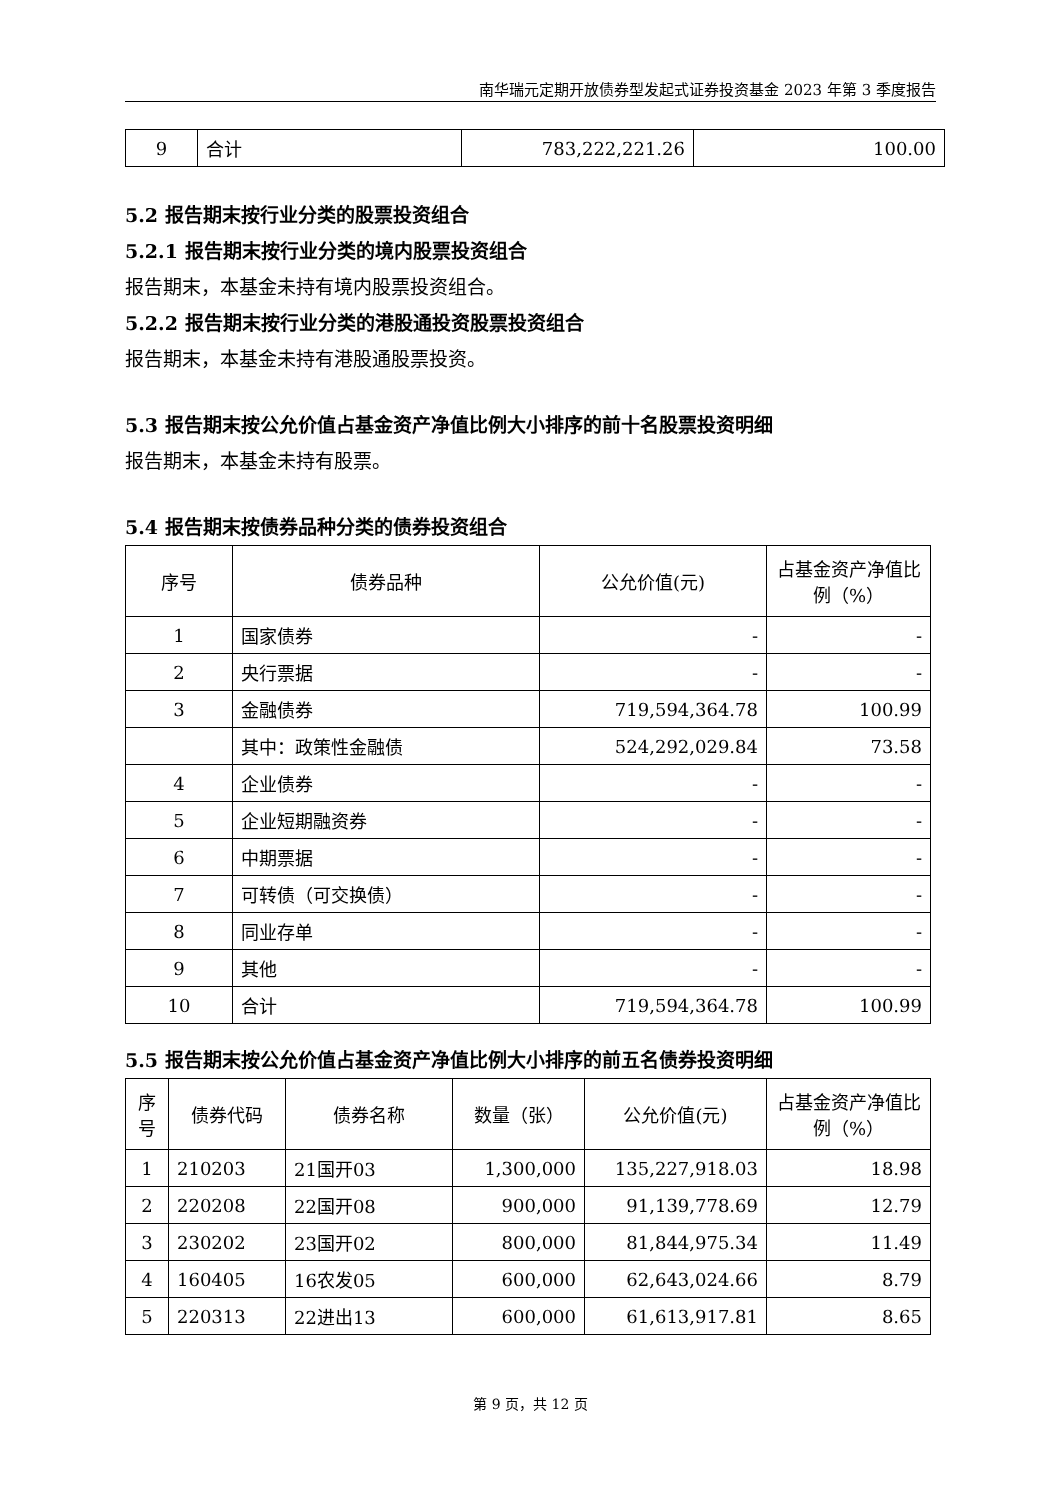南华瑞元定期开放债券型发起式证券投资基金 2023 年第 3 季度报告
| 9 | 合计 | 783,222,221.26 | 100.00 |
5.2 报告期末按行业分类的股票投资组合
5.2.1 报告期末按行业分类的境内股票投资组合
报告期末，本基金未持有境内股票投资组合。
5.2.2 报告期末按行业分类的港股通投资股票投资组合
报告期末，本基金未持有港股通股票投资。
5.3 报告期末按公允价值占基金资产净值比例大小排序的前十名股票投资明细
报告期末，本基金未持有股票。
5.4 报告期末按债券品种分类的债券投资组合
| 序号 | 债券品种 | 公允价值(元) | 占基金资产净值比例（%） |
| --- | --- | --- | --- |
| 1 | 国家债券 | - | - |
| 2 | 央行票据 | - | - |
| 3 | 金融债券 | 719,594,364.78 | 100.99 |
| | 其中：政策性金融债 | 524,292,029.84 | 73.58 |
| 4 | 企业债券 | - | - |
| 5 | 企业短期融资券 | - | - |
| 6 | 中期票据 | - | - |
| 7 | 可转债（可交换债） | - | - |
| 8 | 同业存单 | - | - |
| 9 | 其他 | - | - |
| 10 | 合计 | 719,594,364.78 | 100.99 |
5.5 报告期末按公允价值占基金资产净值比例大小排序的前五名债券投资明细
| 序号 | 债券代码 | 债券名称 | 数量（张） | 公允价值(元) | 占基金资产净值比例（%） |
| --- | --- | --- | --- | --- | --- |
| 1 | 210203 | 21国开03 | 1,300,000 | 135,227,918.03 | 18.98 |
| 2 | 220208 | 22国开08 | 900,000 | 91,139,778.69 | 12.79 |
| 3 | 230202 | 23国开02 | 800,000 | 81,844,975.34 | 11.49 |
| 4 | 160405 | 16农发05 | 600,000 | 62,643,024.66 | 8.79 |
| 5 | 220313 | 22进出13 | 600,000 | 61,613,917.81 | 8.65 |
第 9 页，共 12 页